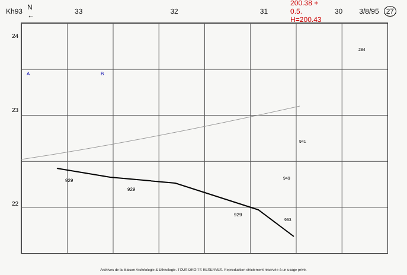Kh93 N ← 33 32 31 200.38 + 0.5. H=200.43 30 3/8/95 27
24
23
22
929
929
929
941
949
953
284
A B
Archives de la Maison Archéologie & Ethnologie. TOUS DROITS RESERVES. Reproduction strictement réservée à un usage privé.